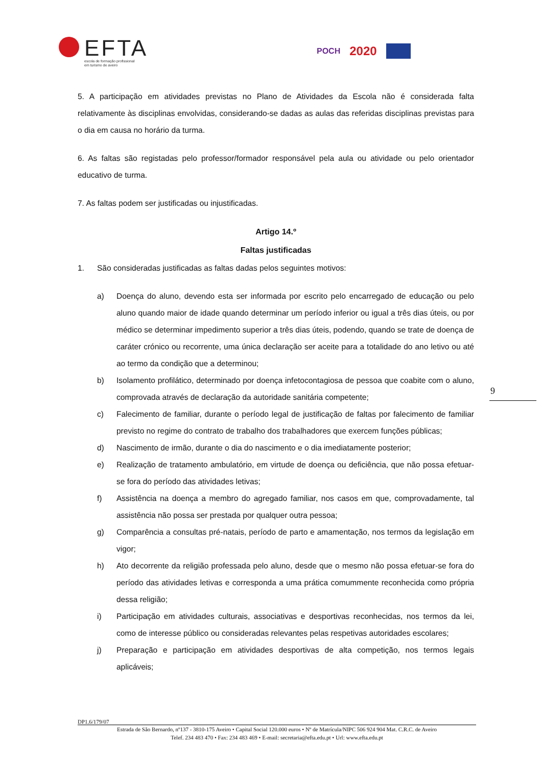EFTA
escola de formação profissional
em turismo de aveiro
POCH 2020
5. A participação em atividades previstas no Plano de Atividades da Escola não é considerada falta relativamente às disciplinas envolvidas, considerando-se dadas as aulas das referidas disciplinas previstas para o dia em causa no horário da turma.
6. As faltas são registadas pelo professor/formador responsável pela aula ou atividade ou pelo orientador educativo de turma.
7. As faltas podem ser justificadas ou injustificadas.
Artigo 14.º
Faltas justificadas
1. São consideradas justificadas as faltas dadas pelos seguintes motivos:
a) Doença do aluno, devendo esta ser informada por escrito pelo encarregado de educação ou pelo aluno quando maior de idade quando determinar um período inferior ou igual a três dias úteis, ou por médico se determinar impedimento superior a três dias úteis, podendo, quando se trate de doença de caráter crónico ou recorrente, uma única declaração ser aceite para a totalidade do ano letivo ou até ao termo da condição que a determinou;
b) Isolamento profilático, determinado por doença infetocontagiosa de pessoa que coabite com o aluno, comprovada através de declaração da autoridade sanitária competente;
c) Falecimento de familiar, durante o período legal de justificação de faltas por falecimento de familiar previsto no regime do contrato de trabalho dos trabalhadores que exercem funções públicas;
d) Nascimento de irmão, durante o dia do nascimento e o dia imediatamente posterior;
e) Realização de tratamento ambulatório, em virtude de doença ou deficiência, que não possa efetuar-se fora do período das atividades letivas;
f) Assistência na doença a membro do agregado familiar, nos casos em que, comprovadamente, tal assistência não possa ser prestada por qualquer outra pessoa;
g) Comparência a consultas pré-natais, período de parto e amamentação, nos termos da legislação em vigor;
h) Ato decorrente da religião professada pelo aluno, desde que o mesmo não possa efetuar-se fora do período das atividades letivas e corresponda a uma prática comummente reconhecida como própria dessa religião;
i) Participação em atividades culturais, associativas e desportivas reconhecidas, nos termos da lei, como de interesse público ou consideradas relevantes pelas respetivas autoridades escolares;
j) Preparação e participação em atividades desportivas de alta competição, nos termos legais aplicáveis;
9
DP1.6/179/07
Estrada de São Bernardo, nº137 - 3810-175 Aveiro • Capital Social 120.000 euros • Nº de Matrícula/NIPC 506 924 904 Mat. C.R.C. de Aveiro
Telef. 234 483 470 • Fax: 234 483 469 • E-mail: secretaria@efta.edu.pt • Url: www.efta.edu.pt